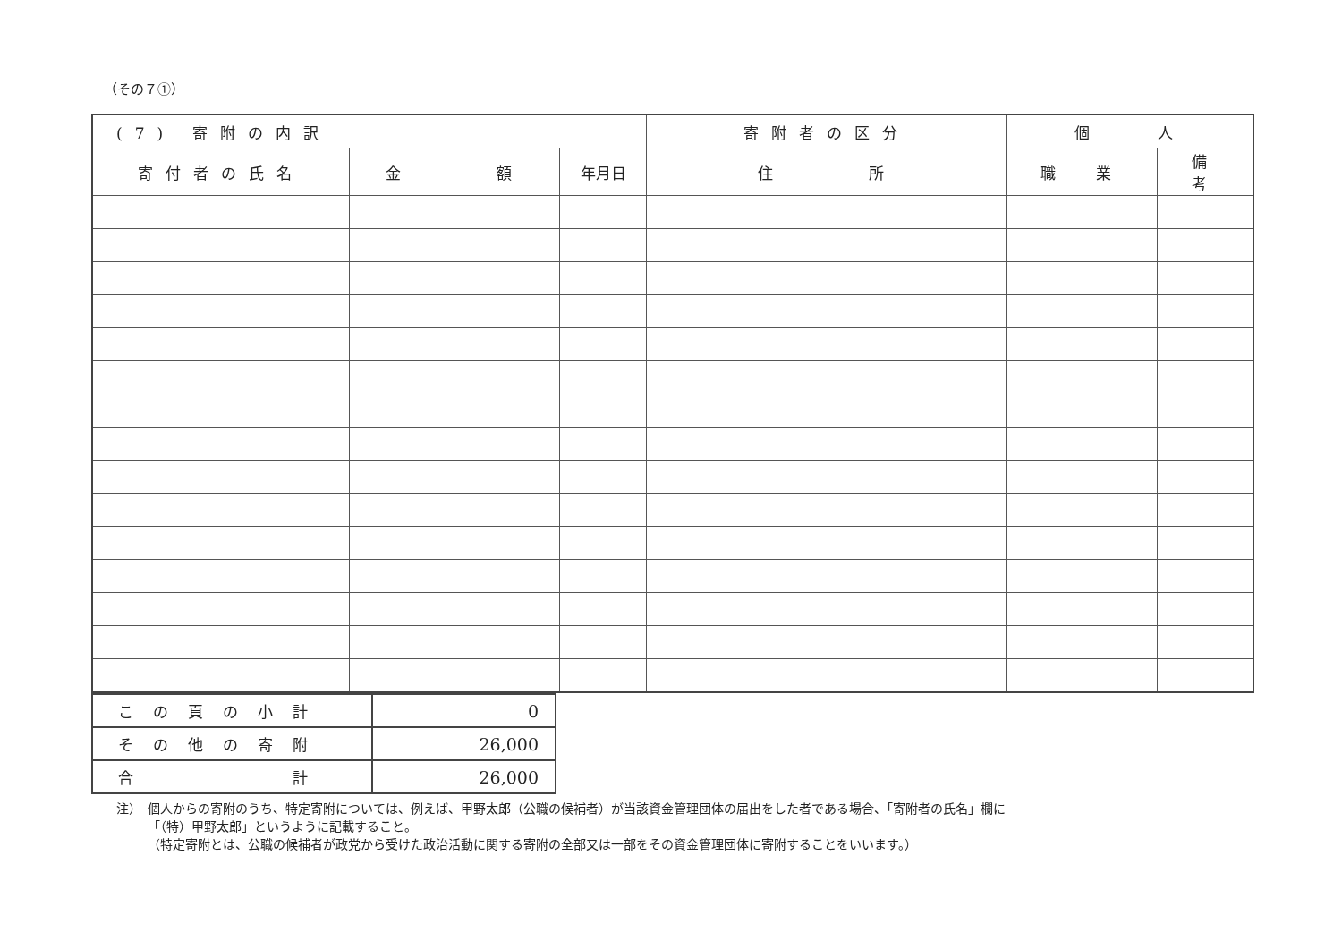（その７①）
| (7) 寄附の内訳 | | | 寄附者の区分 | 個 人 | |
| 寄付者の氏名 | 金 額 | 年月日 | 住 所 | 職 業 | 備 考 |
| この頁の小計 | 0 |
| その他の寄附 | 26,000 |
| 合 計 | 26,000 |
注）　個人からの寄附のうち、特定寄附については、例えば、甲野太郎（公職の候補者）が当該資金管理団体の届出をした者である場合、「寄附者の氏名」欄に
　　　「（特）甲野太郎」というように記載すること。
　　　（特定寄附とは、公職の候補者が政党から受けた政治活動に関する寄附の全部又は一部をその資金管理団体に寄附することをいいます。）